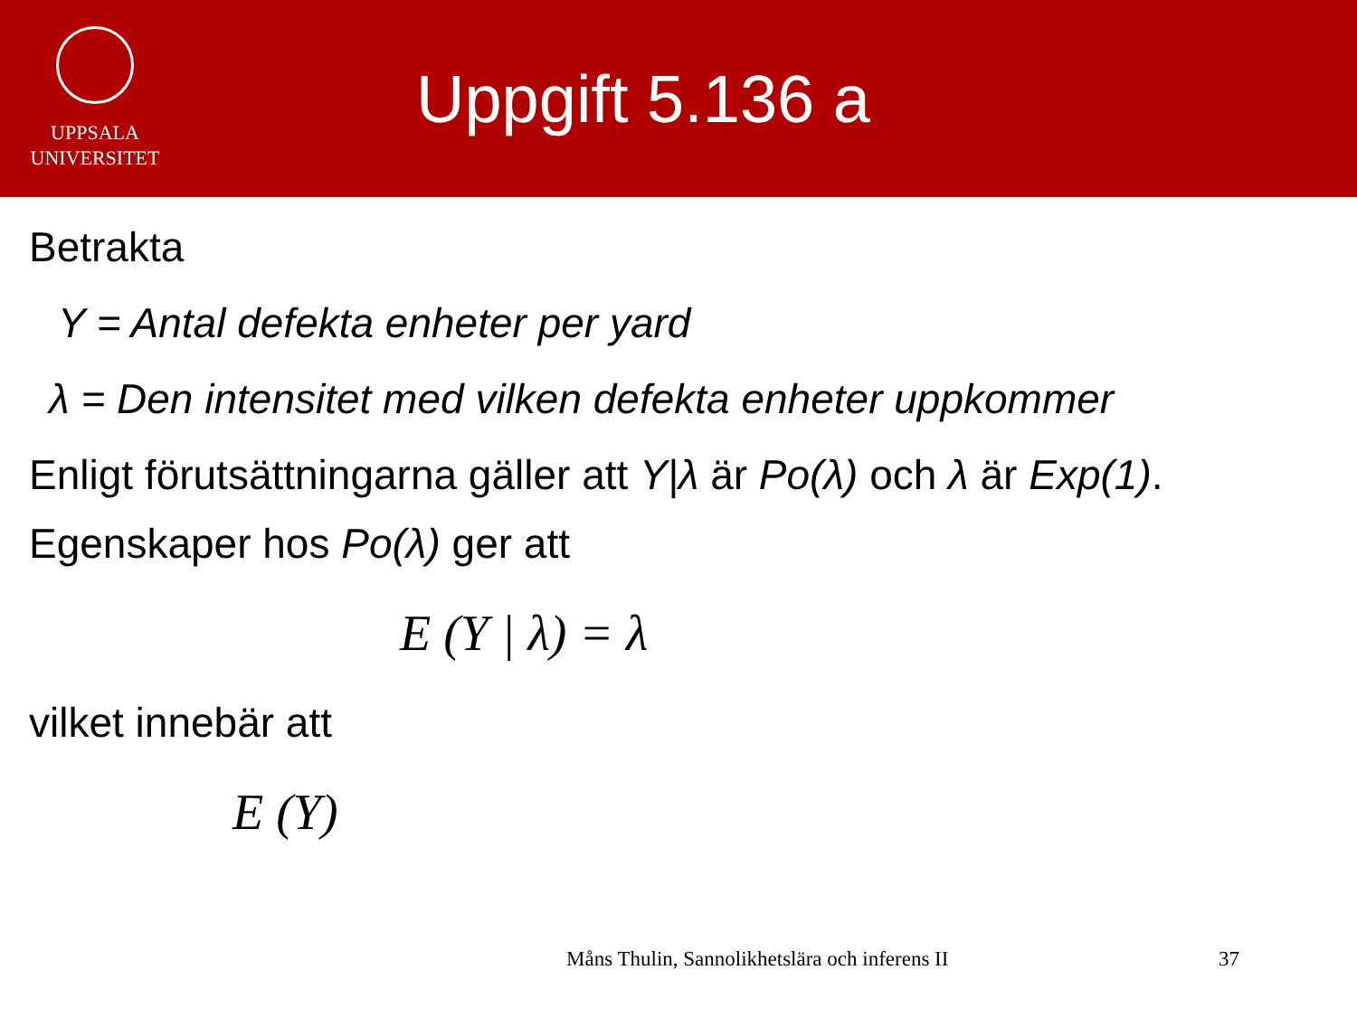UPPSALA
UNIVERSITET
Uppgift 5.136 a
Betrakta
Y = Antal defekta enheter per yard
λ = Den intensitet med vilken defekta enheter uppkommer
Enligt förutsättningarna gäller att Y|λ är Po(λ) och λ är Exp(1).
Egenskaper hos Po(λ) ger att
E (Y | λ) = λ
vilket innebär att
E (Y)
Måns Thulin, Sannolikhetslära och inferens II
37